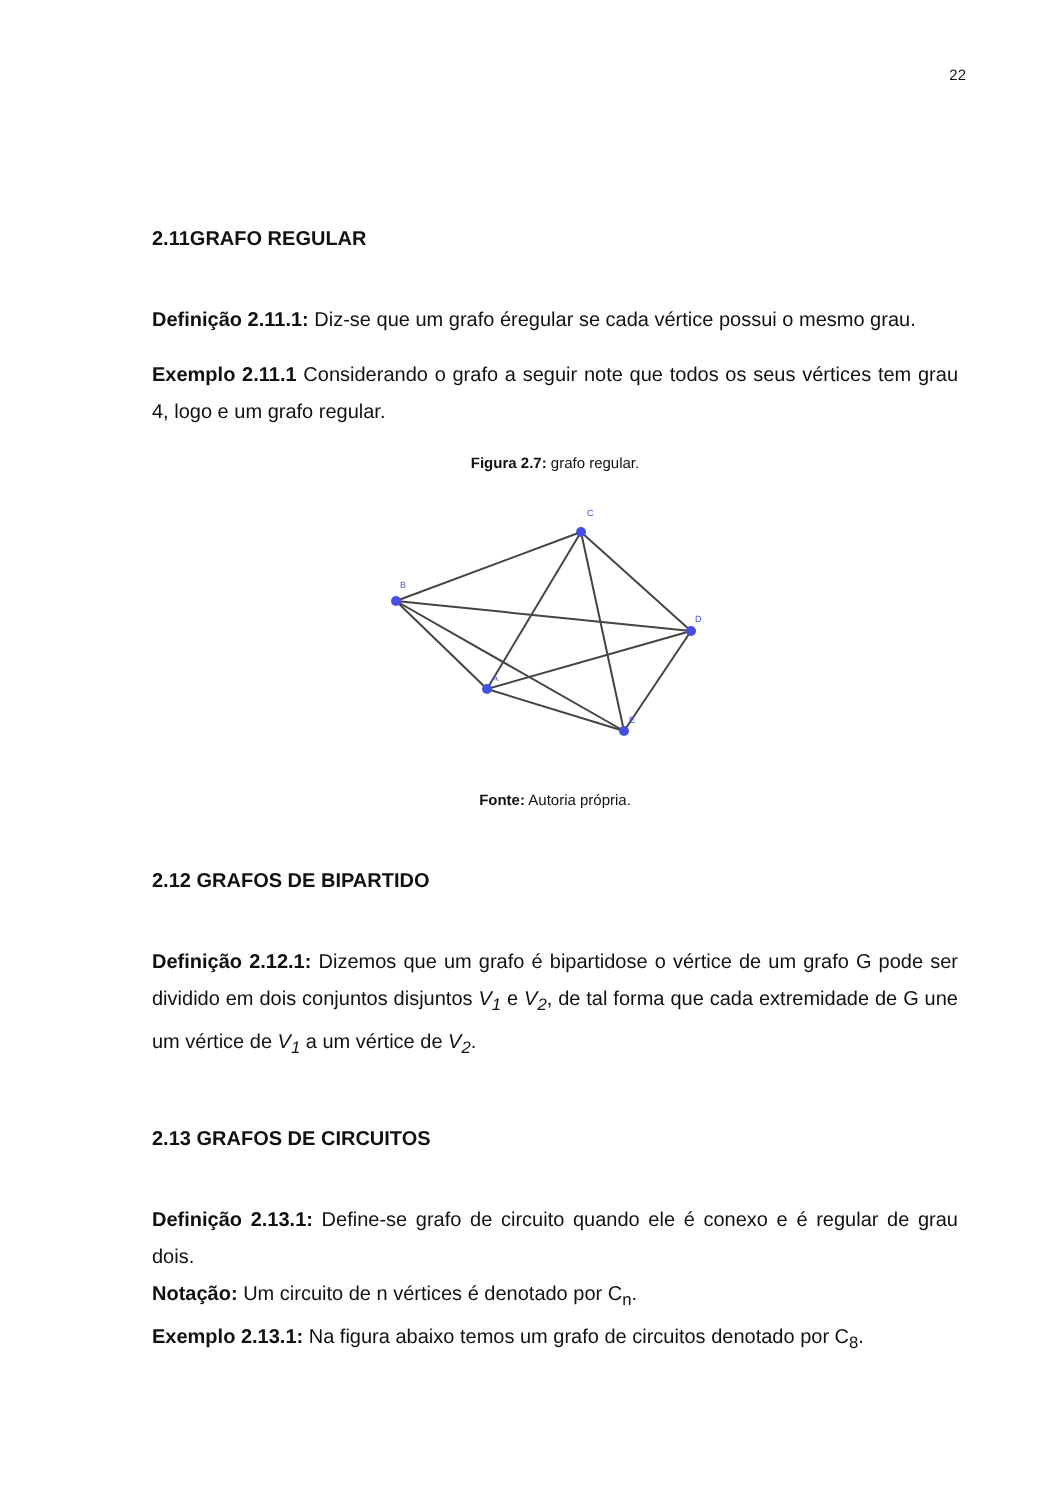22
2.11GRAFO REGULAR
Definição 2.11.1: Diz-se que um grafo éregular se cada vértice possui o mesmo grau.
Exemplo 2.11.1 Considerando o grafo a seguir note que todos os seus vértices tem grau 4, logo e um grafo regular.
Figura 2.7: grafo regular.
B
C
D
A
E
Fonte: Autoria própria.
2.12 GRAFOS DE BIPARTIDO
Definição 2.12.1: Dizemos que um grafo é bipartidose o vértice de um grafo G pode ser dividido em dois conjuntos disjuntos V<sub>1</sub> e V<sub>2</sub>, de tal forma que cada extremidade de G une um vértice de V<sub>1</sub> a um vértice de V<sub>2</sub>.
2.13 GRAFOS DE CIRCUITOS
Definição 2.13.1: Define-se grafo de circuito quando ele é conexo e é regular de grau dois.
Notação: Um circuito de n vértices é denotado por C<sub>n</sub>.
Exemplo 2.13.1: Na figura abaixo temos um grafo de circuitos denotado por C<sub>8</sub>.